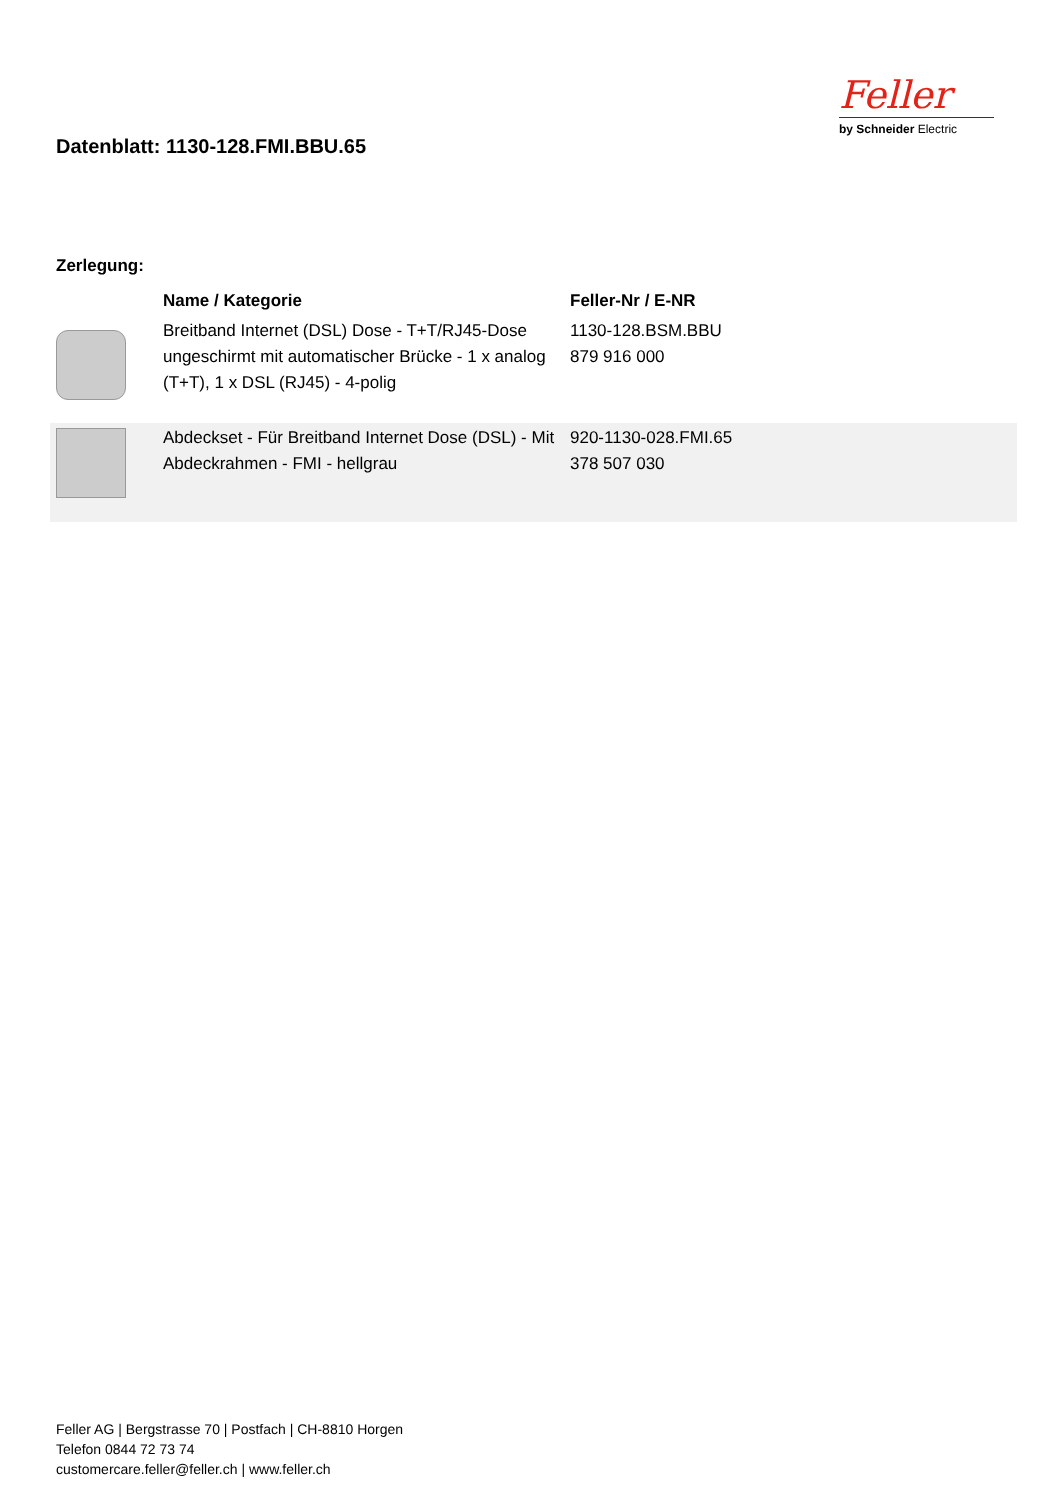Datenblatt: 1130-128.FMI.BBU.65
Feller
by Schneider Electric
Zerlegung:
| | Name / Kategorie | Feller-Nr / E-NR |
| --- | --- | --- |
| | Breitband Internet (DSL) Dose - T+T/RJ45-Dose ungeschirmt mit automatischer Brücke - 1 x analog (T+T), 1 x DSL (RJ45) - 4-polig | 1130-128.BSM.BBU 879 916 000 |
| | Abdeckset - Für Breitband Internet Dose (DSL) - Mit Abdeckrahmen - FMI - hellgrau | 920-1130-028.FMI.65 378 507 030 |
Feller AG | Bergstrasse 70 | Postfach | CH-8810 Horgen
Telefon 0844 72 73 74
customercare.feller@feller.ch | www.feller.ch